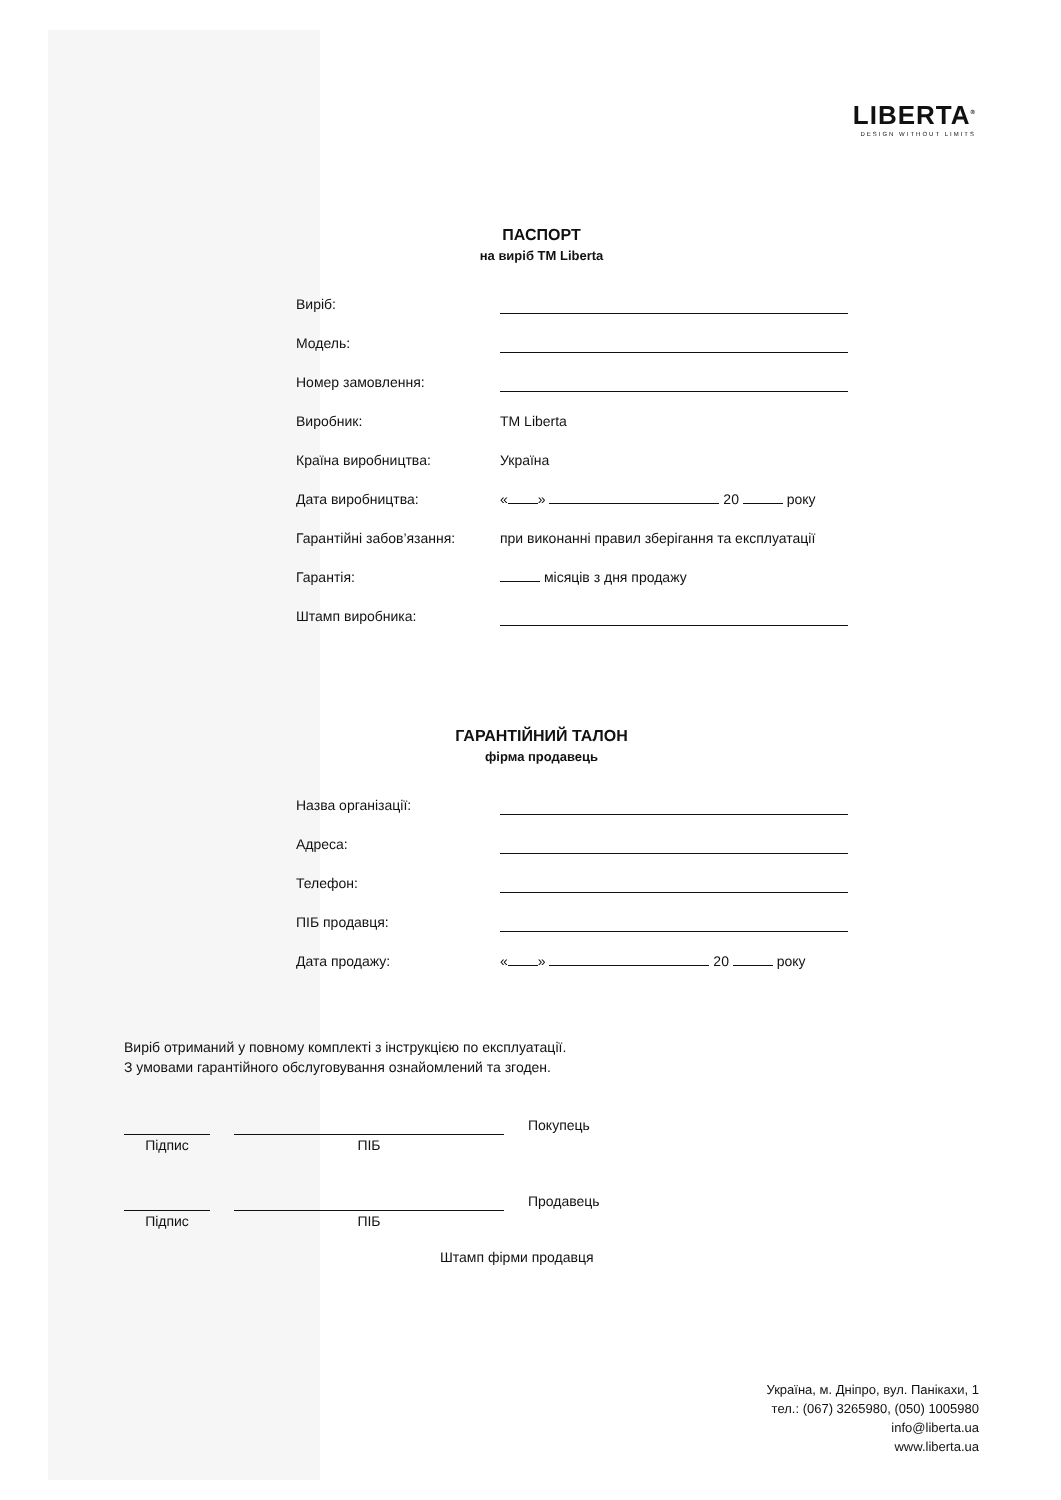LIBERTA<sup>®</sup>
DESIGN WITHOUT LIMITS
ПАСПОРТ
на виріб ТМ Liberta
Виріб:
Модель:
Номер замовлення:
Виробник: ТМ Liberta
Країна виробництва: Україна
Дата виробництва: « » 20 року
Гарантійні забов’язання: при виконанні правил зберігання та експлуатації
Гарантія: місяців з дня продажу
Штамп виробника:
ГАРАНТІЙНИЙ ТАЛОН
фірма продавець
Назва організації:
Адреса:
Телефон:
ПІБ продавця:
Дата продажу: « » 20 року
Виріб отриманий у повному комплекті з інструкцією по експлуатації.
З умовами гарантійного обслуговування ознайомлений та згоден.
Підпис
ПІБ
Покупець
Підпис
ПІБ
Продавець
Штамп фірми продавця
Україна, м. Дніпро, вул. Панікахи, 1
тел.: (067) 3265980, (050) 1005980
info@liberta.ua
www.liberta.ua